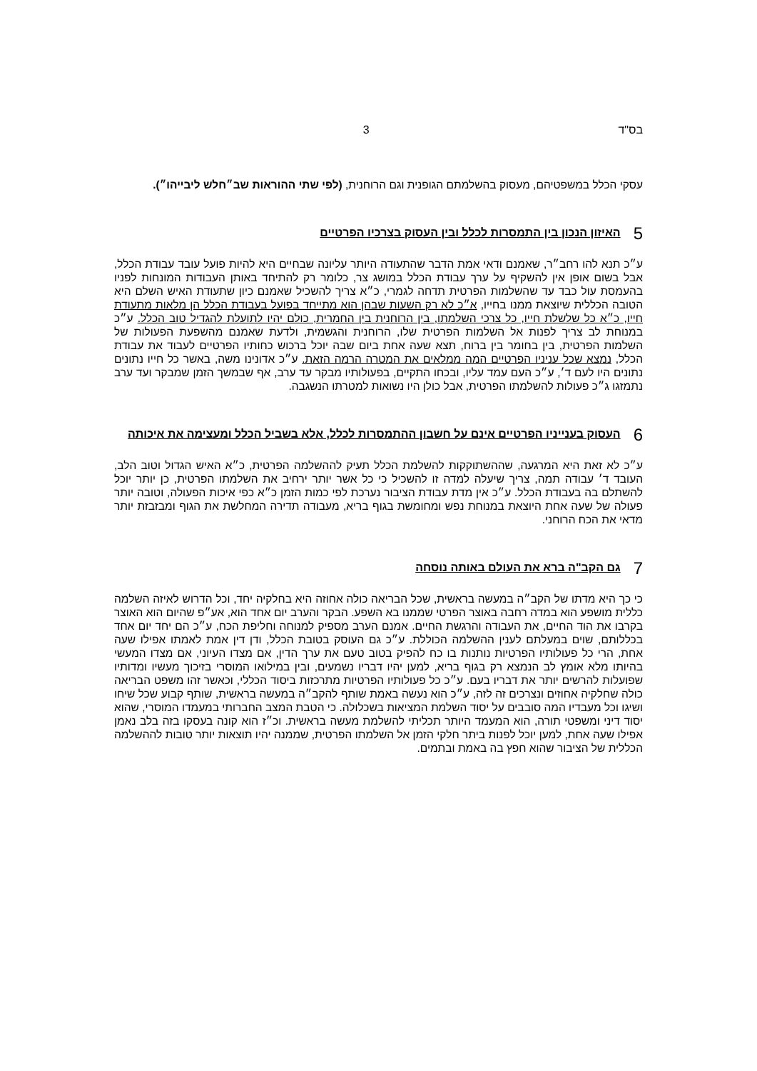בס"ד 3
עסקי הכלל במשפטיהם, מעסוק בהשלמתם הגופנית וגם הרוחנית, (לפי שתי ההוראות שב״חלש ליבייהו״).
5 האיזון הנכון בין התמסרות לכלל ובין העסוק בצרכיו הפרטיים
ע״כ תנא להו רחב״ר, שאמנם ודאי אמת הדבר שהתעודה היותר עליונה שבחיים היא להיות פועל עובד עבודת הכלל, אבל בשום אופן אין להשקיף על ערך עבודת הכלל במושג צר, כלומר רק להתיחד באותן העבודות המונחות לפניו בהעמסת עול כבד עד שהשלמות הפרטית תדחה לגמרי, כ״א צריך להשכיל שאמנם כיון שתעודת האיש השלם היא הטובה הכללית שיוצאת ממנו בחייו, א״כ לא רק השעות שבהן הוא מתייחד בפועל בעבודת הכלל הן מלאות מתעודת חייו, כ״א כל שלשלת חייו, כל צרכי השלמתו, בין הרוחנית בין החמרית, כולם יהיו לתועלת להגדיל טוב הכלל. ע״כ במנוחת לב צריך לפנות אל השלמות הפרטית שלו, הרוחנית והגשמית, ולדעת שאמנם מהשפעת הפעולות של השלמות הפרטית, בין בחומר בין ברוח, תצא שעה אחת ביום שבה יוכל ברכוש כחותיו הפרטיים לעבוד את עבודת הכלל, נמצא שכל עניניו הפרטיים המה ממלאים את המטרה הרמה הזאת. ע״כ אדונינו משה, באשר כל חייו נתונים נתונים היו לעם ד׳, ע״כ העם עמד עליו, ובכחו התקיים, בפעולותיו מבקר עד ערב, אף שבמשך הזמן שמבקר ועד ערב נתמזגו ג״כ פעולות להשלמתו הפרטית, אבל כולן היו נשואות למטרתו הנשגבה.
6 העסוק בענייניו הפרטיים אינם על חשבון ההתמסרות לכלל, אלא בשביל הכלל ומעצימה את איכותה
ע״כ לא זאת היא המרגעה, שההשתוקקות להשלמת הכלל תעיק לההשלמה הפרטית, כ״א האיש הגדול וטוב הלב, העובד ד׳ עבודה תמה, צריך שיעלה למדה זו להשכיל כי כל אשר יותר ירחיב את השלמתו הפרטית, כן יותר יוכל להשתלם בה בעבודת הכלל. ע״כ אין מדת עבודת הציבור נערכת לפי כמות הזמן כ״א כפי איכות הפעולה, וטובה יותר פעולה של שעה אחת היוצאת במנוחת נפש ומחומשת בגוף בריא, מעבודה תדירה המחלשת את הגוף ומבזבזת יותר מדאי את הכח הרוחני.
7 גם הקב"ה ברא את העולם באותה נוסחה
כי כך היא מדתו של הקב״ה במעשה בראשית, שכל הבריאה כולה אחוזה היא בחלקיה יחד, וכל הדרוש לאיזה השלמה כללית מושפע הוא במדה רחבה באוצר הפרטי שממנו בא השפע. הבקר והערב יום אחד הוא, אע״פ שהיום הוא האוצר בקרבו את הוד החיים, את העבודה והרגשת החיים. אמנם הערב מספיק למנוחה וחליפת הכח, ע״כ הם יחד יום אחד בכללותם, שוים במעלתם לענין ההשלמה הכוללת. ע״כ גם העוסק בטובת הכלל, ודן דין אמת לאמתו אפילו שעה אחת, הרי כל פעולותיו הפרטיות נותנות בו כח להפיק בטוב טעם את ערך הדין, אם מצדו העיוני, אם מצדו המעשי בהיותו מלא אומץ לב הנמצא רק בגוף בריא, למען יהיו דבריו נשמעים, ובין במילואו המוסרי בזיכוך מעשיו ומדותיו שפועלות להרשים יותר את דבריו בעם. ע״כ כל פעולותיו הפרטיות מתרכזות ביסוד הכללי, וכאשר זהו משפט הבריאה כולה שחלקיה אחוזים ונצרכים זה לזה, ע״כ הוא נעשה באמת שותף להקב״ה במעשה בראשית, שותף קבוע שכל שיחו ושיגו וכל מעבדיו המה סובבים על יסוד השלמת המציאות בשכלולה. כי הטבת המצב החברותי במעמדו המוסרי, שהוא יסוד דיני ומשפטי תורה, הוא המעמד היותר תכליתי להשלמת מעשה בראשית. וכ״ז הוא קונה בעסקו בזה בלב נאמן אפילו שעה אחת, למען יוכל לפנות ביתר חלקי הזמן אל השלמתו הפרטית, שממנה יהיו תוצאות יותר טובות לההשלמה הכללית של הציבור שהוא חפץ בה באמת ובתמים.